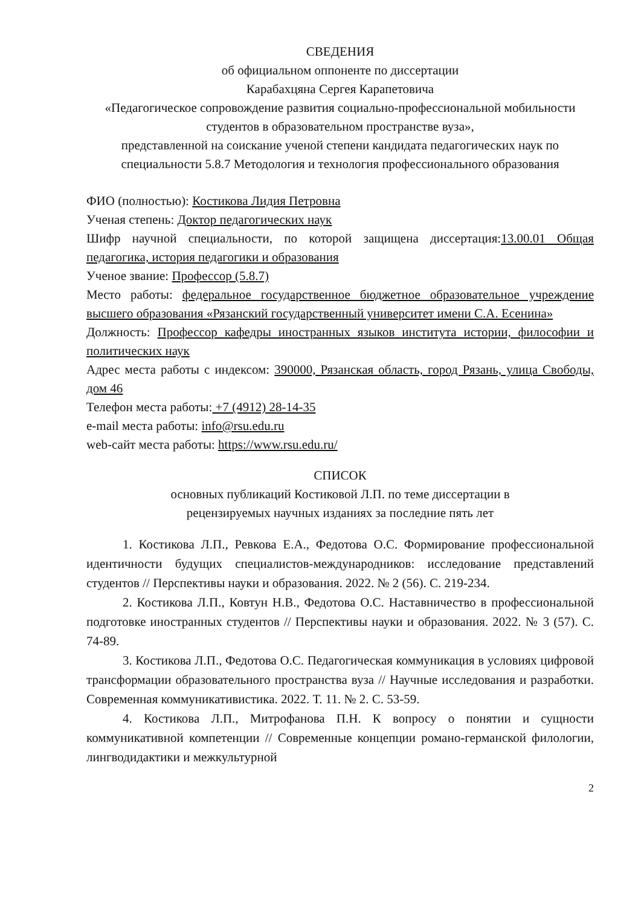СВЕДЕНИЯ
об официальном оппоненте по диссертации
Карабахцяна Сергея Карапетовича
«Педагогическое сопровождение развития социально-профессиональной мобильности студентов в образовательном пространстве вуза»,
представленной на соискание ученой степени кандидата педагогических наук по специальности 5.8.7 Методология и технология профессионального образования
ФИО (полностью): Костикова Лидия Петровна
Ученая степень: Доктор педагогических наук
Шифр научной специальности, по которой защищена диссертация:13.00.01 Общая педагогика, история педагогики и образования
Ученое звание: Профессор (5.8.7)
Место работы: федеральное государственное бюджетное образовательное учреждение высшего образования «Рязанский государственный университет имени С.А. Есенина»
Должность: Профессор кафедры иностранных языков института истории, философии и политических наук
Адрес места работы с индексом: 390000, Рязанская область, город Рязань, улица Свободы, дом 46
Телефон места работы: +7 (4912) 28-14-35
e-mail места работы: info@rsu.edu.ru
web-сайт места работы: https://www.rsu.edu.ru/
СПИСОК
основных публикаций Костиковой Л.П. по теме диссертации в
рецензируемых научных изданиях за последние пять лет
1. Костикова Л.П., Ревкова Е.А., Федотова О.С. Формирование профессиональной идентичности будущих специалистов-международников: исследование представлений студентов // Перспективы науки и образования. 2022. № 2 (56). С. 219-234.
2. Костикова Л.П., Ковтун Н.В., Федотова О.С. Наставничество в профессиональной подготовке иностранных студентов // Перспективы науки и образования. 2022. № 3 (57). С. 74-89.
3. Костикова Л.П., Федотова О.С. Педагогическая коммуникация в условиях цифровой трансформации образовательного пространства вуза // Научные исследования и разработки. Современная коммуникативистика. 2022. Т. 11. № 2. С. 53-59.
4. Костикова Л.П., Митрофанова П.Н. К вопросу о понятии и сущности коммуникативной компетенции // Современные концепции романо-германской филологии, лингводидактики и межкультурной
2